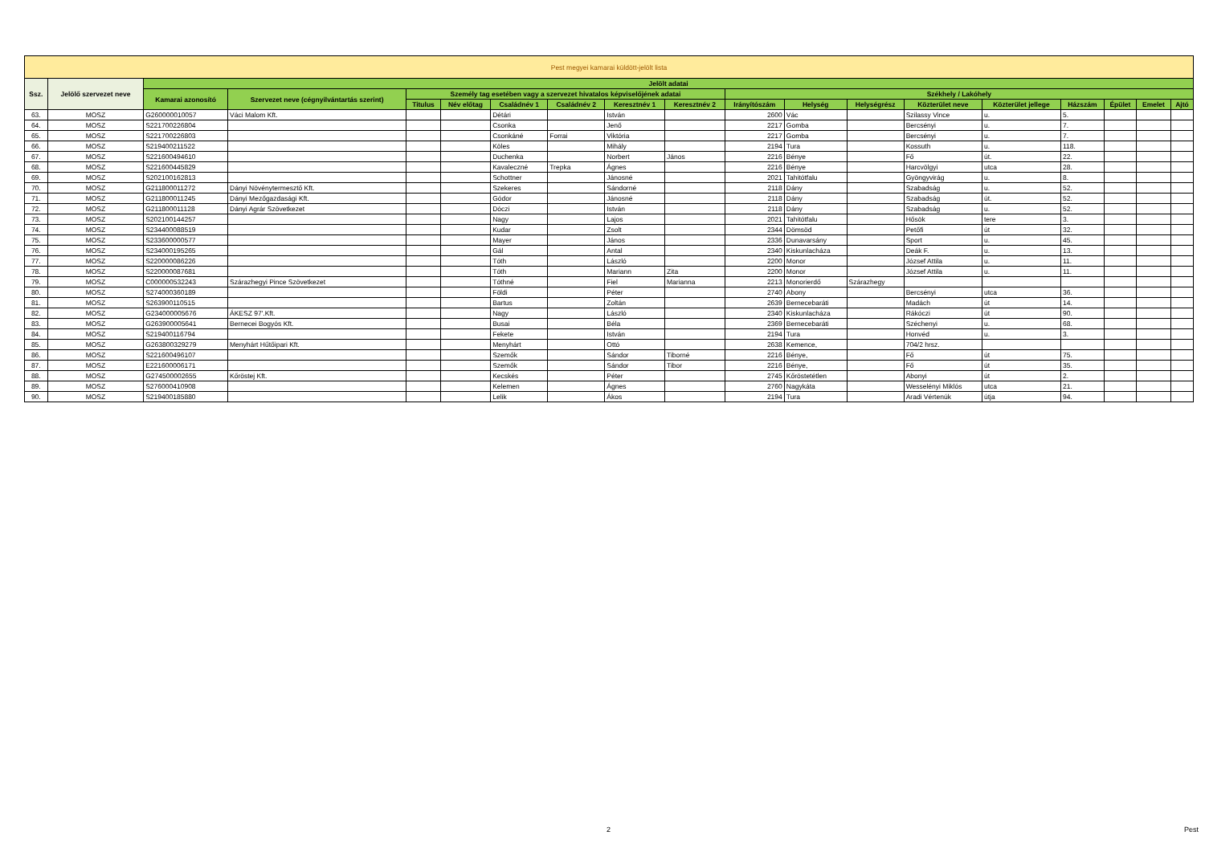| Pest megyei kamarai küldött-jelölt lista | | | | | | | | | | | | | | | | | | |
| --- | --- | --- | --- | --- | --- | --- | --- | --- | --- | --- | --- | --- | --- | --- | --- | --- | --- | --- |
| Ssz. | Jelölő szervezet neve | Jelölt adatai | | | | | | | | | | | | | | | | |
| | | Kamarai azonosító | Szervezet neve (cégnyilvántartás szerint) | Személy tag esetében vagy a szervezet hivatalos képviselőjének adatai | | | | | | Székhely / Lakóhely | | | | | | | | |
| | | | | Titulus | Név előtag | Családnév 1 | Családnév 2 | Keresztnév 1 | Keresztnév 2 | Irányítószám | Helység | Helységrész | Közterület neve | Közterület jellege | Házszám | Épület | Emelet | Ajtó |
| 63. | MOSZ | G260000010057 | Váci Malom Kft. | | | Détári | | István | | 2600 | Vác | | Szilassy Vince | u. | 5. | | | |
| 64. | MOSZ | S221700226804 | | | | Csonka | | Jenő | | 2217 | Gomba | | Bercsényi | u. | 7. | | | |
| 65. | MOSZ | S221700226803 | | | | Csonkáné | Forrai | Viktória | | 2217 | Gomba | | Bercsényi | u. | 7. | | | |
| 66. | MOSZ | S219400211522 | | | | Köles | | Mihály | | 2194 | Tura | | Kossuth | u. | 118. | | | |
| 67. | MOSZ | S221600494610 | | | | Duchenka | | Norbert | János | 2216 | Bénye | | Fő | út. | 22. | | | |
| 68. | MOSZ | S221600445829 | | | | Kavaleczné | Trepka | Ágnes | | 2216 | Bénye | | Harcvölgyi | utca | 28. | | | |
| 69. | MOSZ | S202100162813 | | | | Schottner | | Jánosné | | 2021 | Tahitótfalu | | Gyöngyvirág | u. | 8. | | | |
| 70. | MOSZ | G211800011272 | Dányi Növénytermesztő Kft. | | | Szekeres | | Sándorné | | 2118 | Dány | | Szabadság | u. | 52. | | | |
| 71. | MOSZ | G211800011245 | Dányi Mezőgazdasági Kft. | | | Gódor | | Jánosné | | 2118 | Dány | | Szabadság | út. | 52. | | | |
| 72. | MOSZ | G211800011128 | Dányi Agrár Szövetkezet | | | Dóczi | | István | | 2118 | Dány | | Szabadság | u. | 52. | | | |
| 73. | MOSZ | S202100144257 | | | | Nagy | | Lajos | | 2021 | Tahitótfalu | | Hősök | tere | 3. | | | |
| 74. | MOSZ | S234400088519 | | | | Kudar | | Zsolt | | 2344 | Dömsöd | | Petőfi | út | 32. | | | |
| 75. | MOSZ | S233600000577 | | | | Mayer | | János | | 2336 | Dunavarsány | | Sport | u. | 45. | | | |
| 76. | MOSZ | S234000195265 | | | | Gál | | Antal | | 2340 | Kiskunlacháza | | Deák F. | u. | 13. | | | |
| 77. | MOSZ | S220000086226 | | | | Tóth | | László | | 2200 | Monor | | József Attila | u. | 11. | | | |
| 78. | MOSZ | S220000087681 | | | | Tóth | | Mariann | Zita | 2200 | Monor | | József Attila | u. | 11. | | | |
| 79. | MOSZ | C000000532243 | Szárazhegyi Pince Szövetkezet | | | Tóthné | | Fiel | Marianna | 2213 | Monorierdő | Szárazhegy | | | | | | |
| 80. | MOSZ | S274000360189 | | | | Földi | | Péter | | 2740 | Abony | | Bercsényi | utca | 36. | | | |
| 81. | MOSZ | S263900110515 | | | | Bartus | | Zoltán | | 2639 | Bernecebaráti | | Madách | út | 14. | | | |
| 82. | MOSZ | G234000005676 | ÁKESZ 97'.Kft. | | | Nagy | | László | | 2340 | Kiskunlacháza | | Rákóczi | út | 90. | | | |
| 83. | MOSZ | G263900005641 | Bernecei Bogyós Kft. | | | Busai | | Béla | | 2369 | Bernecebaráti | | Széchenyi | u. | 68. | | | |
| 84. | MOSZ | S219400116794 | | | | Fekete | | István | | 2194 | Tura | | Honvéd | u. | 3. | | | |
| 85. | MOSZ | G263800329279 | Menyhárt Hűtőipari Kft. | | | Menyhárt | | Ottó | | 2638 | Kemence, | | 704/2 hrsz. | | | | | |
| 86. | MOSZ | S221600496107 | | | | Szemők | | Sándor | Tiborné | 2216 | Bénye, | | Fő | út | 75. | | | |
| 87. | MOSZ | E221600006171 | | | | Szemők | | Sándor | Tibor | 2216 | Bénye, | | Fő | út | 35. | | | |
| 88. | MOSZ | G274500002655 | Kőröstej Kft. | | | Kecskés | | Péter | | 2745 | Kőröstetétlen | | Abonyi | út | 2. | | | |
| 89. | MOSZ | S276000410908 | | | | Kelemen | | Ágnes | | 2760 | Nagykáta | | Wesselényi Miklós | utca | 21. | | | |
| 90. | MOSZ | S219400185880 | | | | Lelik | | Ákos | | 2194 | Tura | | Aradi Vértenúk | útja | 94. | | | |
2 Pest